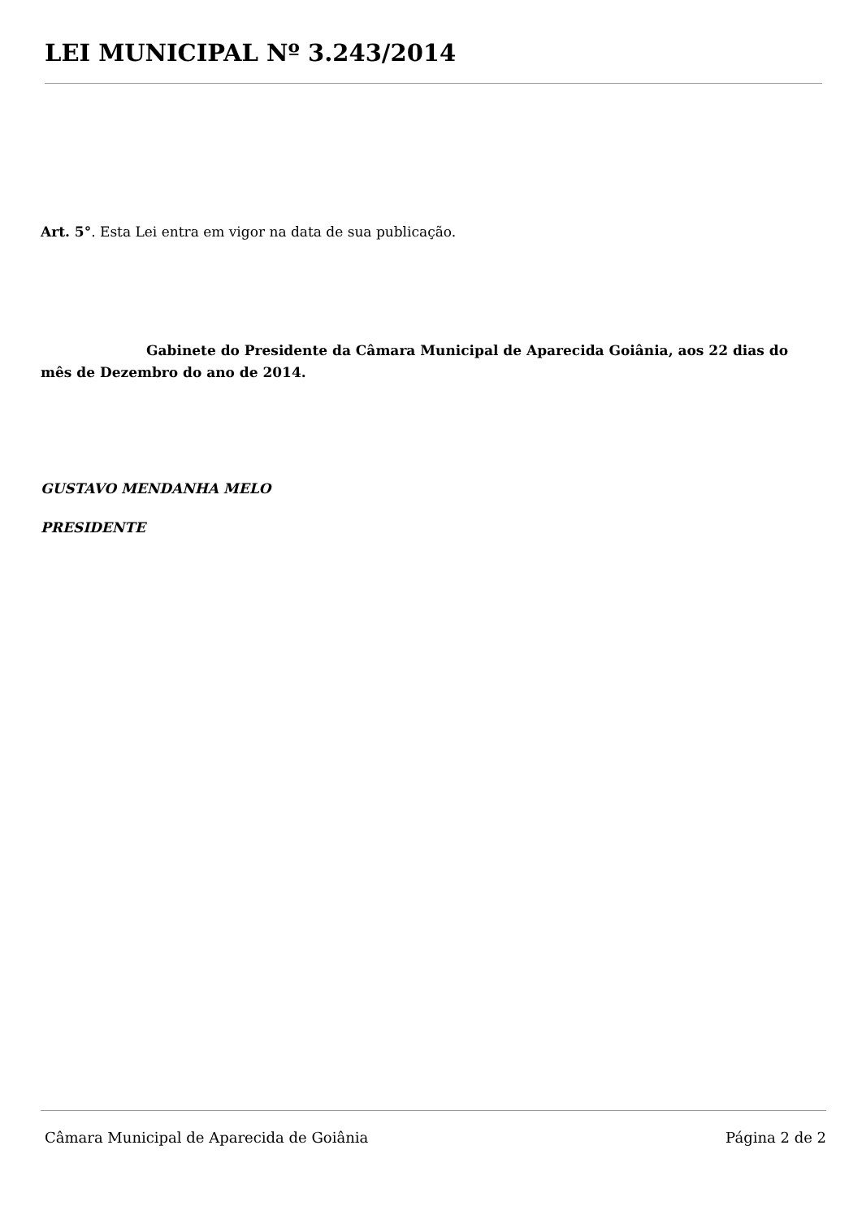LEI MUNICIPAL Nº 3.243/2014
Art. 5°. Esta Lei entra em vigor na data de sua publicação.
Gabinete do Presidente da Câmara Municipal de Aparecida Goiânia, aos 22 dias do mês de Dezembro do ano de 2014.
GUSTAVO MENDANHA MELO
PRESIDENTE
Câmara Municipal de Aparecida de Goiânia Página 2 de 2